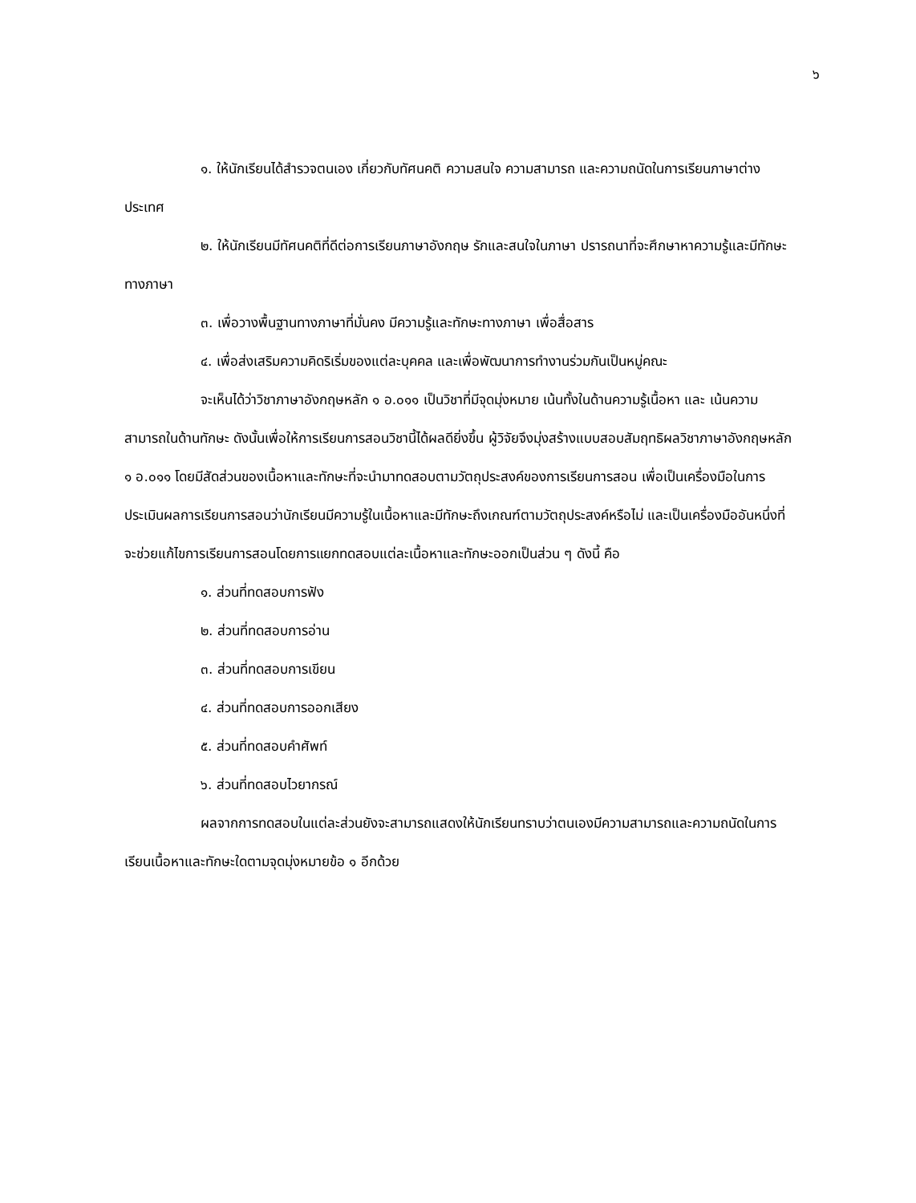๖
๑. ให้นักเรียนได้สำรวจตนเอง เกี่ยวกับทัศนคติ ความสนใจ ความสามารถ และความถนัดในการเรียนภาษาต่างประเทศ
๒. ให้นักเรียนมีทัศนคติที่ดีต่อการเรียนภาษาอังกฤษ รักและสนใจในภาษา ปรารถนาที่จะศึกษาหาความรู้และมีทักษะทางภาษา
๓. เพื่อวางพื้นฐานทางภาษาที่มั่นคง มีความรู้และทักษะทางภาษา เพื่อสื่อสาร
๔. เพื่อส่งเสริมความคิดริเริ่มของแต่ละบุคคล และเพื่อพัฒนาการทำงานร่วมกันเป็นหมู่คณะ
จะเห็นได้ว่าวิชาภาษาอังกฤษหลัก ๑ อ.๐๑๑ เป็นวิชาที่มีจุดมุ่งหมาย เน้นทั้งในด้านความรู้เนื้อหา และ เน้นความสามารถในด้านทักษะ ดังนั้นเพื่อให้การเรียนการสอนวิชานี้ได้ผลดียิ่งขึ้น ผู้วิจัยจึงมุ่งสร้างแบบสอบสัมฤทธิผลวิชาภาษาอังกฤษหลัก ๑ อ.๐๑๑ โดยมีสัดส่วนของเนื้อหาและทักษะที่จะนำมาทดสอบตามวัตถุประสงค์ของการเรียนการสอน เพื่อเป็นเครื่องมือในการประเมินผลการเรียนการสอนว่านักเรียนมีความรู้ในเนื้อหาและมีทักษะถึงเกณฑ์ตามวัตถุประสงค์หรือไม่ และเป็นเครื่องมืออันหนึ่งที่จะช่วยแก้ไขการเรียนการสอนโดยการแยกทดสอบแต่ละเนื้อหาและทักษะออกเป็นส่วน ๆ ดังนี้ คือ
๑. ส่วนที่ทดสอบการฟัง
๒. ส่วนที่ทดสอบการอ่าน
๓. ส่วนที่ทดสอบการเขียน
๔. ส่วนที่ทดสอบการออกเสียง
๕. ส่วนที่ทดสอบคำศัพท์
๖. ส่วนที่ทดสอบไวยากรณ์
ผลจากการทดสอบในแต่ละส่วนยังจะสามารถแสดงให้นักเรียนทราบว่าตนเองมีความสามารถและความถนัดในการเรียนเนื้อหาและทักษะใดตามจุดมุ่งหมายข้อ ๑ อีกด้วย